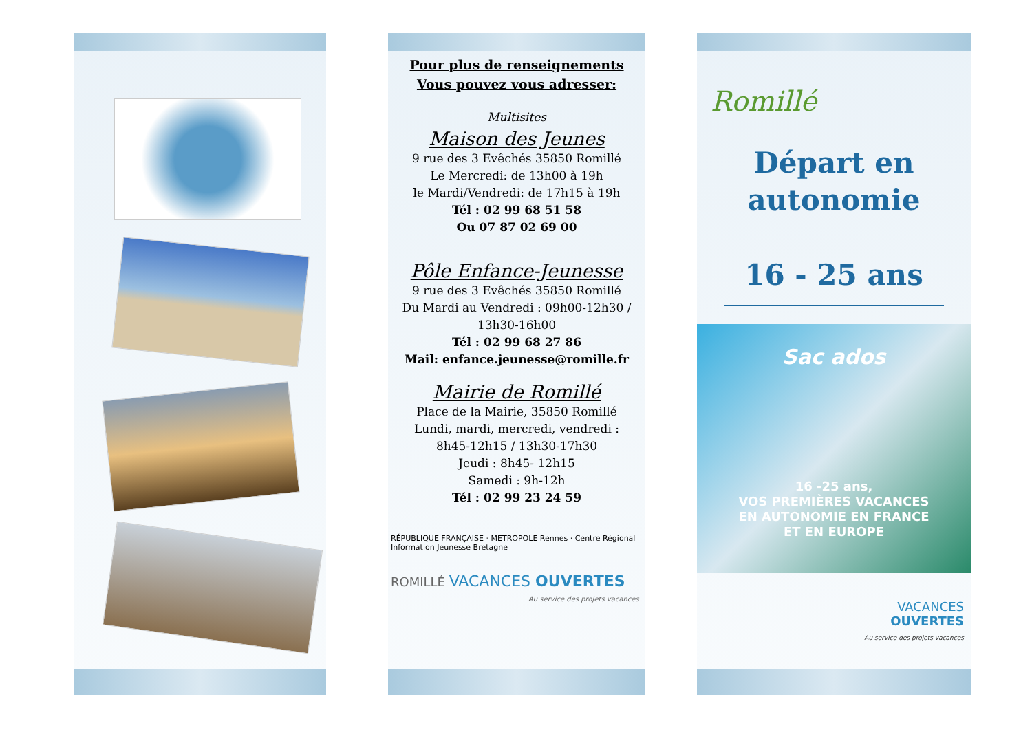Pour plus de renseignements
Vous pouvez vous adresser:
Multisites
Maison des Jeunes
9 rue des 3 Evêchés 35850 Romillé
Le Mercredi: de 13h00 à 19h
le Mardi/Vendredi: de 17h15 à 19h
Tél : 02 99 68 51 58
Ou 07 87 02 69 00
Pôle Enfance-Jeunesse
9 rue des 3 Evêchés 35850 Romillé
Du Mardi au Vendredi : 09h00-12h30 / 13h30-16h00
Tél : 02 99 68 27 86
Mail: enfance.jeunesse@romille.fr
Mairie de Romillé
Place de la Mairie, 35850 Romillé
Lundi, mardi, mercredi, vendredi :
8h45-12h15 / 13h30-17h30
Jeudi : 8h45- 12h15
Samedi : 9h-12h
Tél : 02 99 23 24 59
RÉPUBLIQUE FRANÇAISE · METROPOLE Rennes · Centre Régional Information Jeunesse Bretagne
ROMILLÉ VACANCES OUVERTES
Au service des projets vacances
Romillé
Départ en
autonomie
16 - 25 ans
Sac ados
16 -25 ans,
VOS PREMIÈRES VACANCES
EN AUTONOMIE EN FRANCE
ET EN EUROPE
VACANCES
OUVERTES
Au service des projets vacances